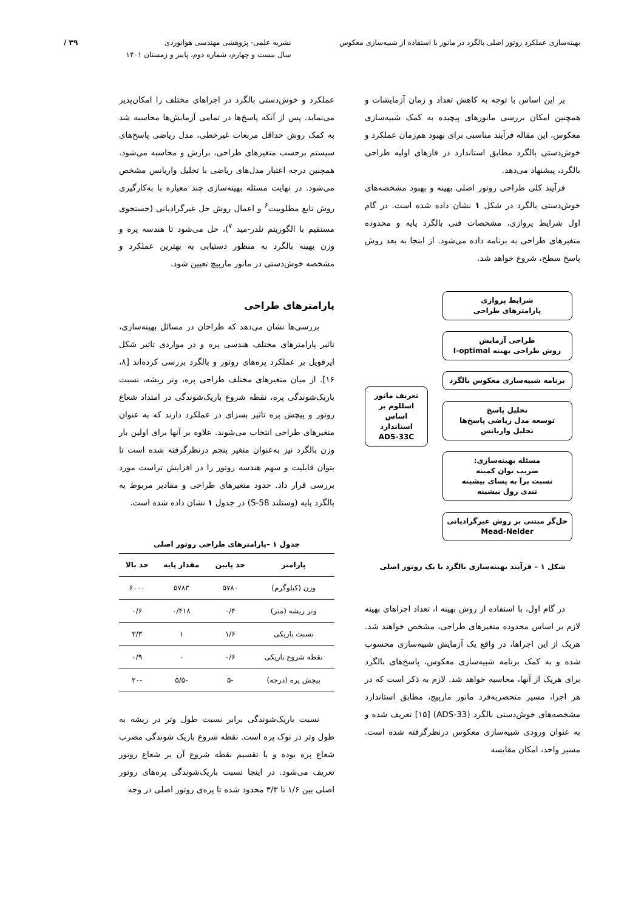بهینه‌سازی عملکرد روتور اصلی بالگرد در مانور با استفاده از شبیه‌سازی معکوس
نشریه علمی- پژوهشی مهندسی هوانوردی
سال بیست و چهارم، شماره دوم، پاییز و زمستان ۱۴۰۱
۳۹ /
بر این اساس با توجه به کاهش تعداد و زمان آزمایشات و همچنین امکان بررسی مانورهای پیچیده به کمک شبیه‌سازی معکوس، این مقاله فرآیند مناسبی برای بهبود هم‌زمان عملکرد و خوش‌دستی بالگرد مطابق استاندارد در فازهای اولیه طراحی بالگرد، پیشنهاد می‌دهد.
فرآیند کلی طراحی روتور اصلی بهینه و بهبود مشخصه‌های خوش‌دستی بالگرد در شکل ۱ نشان داده شده است. در گام اول شرایط پروازی، مشخصات فنی بالگرد پایه و محدوده متغیرهای طراحی به برنامه داده می‌شود. از اینجا به بعد روش پاسخ سطح، شروع خواهد شد.
شرایط پروازی
پارامترهای طراحی
طراحی آزمایش
روش طراحی بهینه I-optimal
برنامه شبیه‌سازی معکوس بالگرد
تحلیل پاسخ
توسعه مدل ریاضی پاسخ‌ها
تحلیل واریانس
مسئله بهینه‌سازی:
ضریب توان کمینه
نسبت برآ به پسای بیشینه
تندی رول بیشینه
حل‌گر مبتنی بر روش غیرگرادیانی
Mead-Nelder
تعریف مانور اسللوم بر اساس استاندارد
ADS-33C
شکل ۱ – فرآیند بهینه‌سازی بالگرد با یک روتور اصلی
در گام اول، با استفاده از روش بهینه I، تعداد اجراهای بهینه لازم بر اساس محدوده متغیرهای طراحی، مشخص خواهند شد. هریک از این اجراها، در واقع یک آزمایش شبیه‌سازی محسوب شده و به کمک برنامه شبیه‌سازی معکوس، پاسخ‌های بالگرد برای هریک از آنها، محاسبه خواهد شد. لازم به ذکر است که در هر اجرا، مسیر منحصربه‌فرد مانور مارپیچ، مطابق استاندارد مشخصه‌های خوش‌دستی بالگرد (ADS-33) [۱۵] تعریف شده و به عنوان ورودی شبیه‌سازی معکوس درنظرگرفته شده است. مسیر واحد، امکان مقایسه
عملکرد و خوش‌دستی بالگرد در اجراهای مختلف را امکان‌پذیر می‌نماید. پس از آنکه پاسخ‌ها در تمامی آزمایش‌ها محاسبه شد به کمک روش حداقل مربعات غیرخطی، مدل ریاضی پاسخ‌های سیستم برحسب متغیرهای طراحی، برازش و محاسبه می‌شود. همچنین درجه اعتبار مدل‌های ریاضی با تحلیل واریانس مشخص می‌شود. در نهایت مسئله بهینه‌سازی چند معیاره با به‌کارگیری روش تابع مطلوبیت<sup>۶</sup> و اعمال روش حل غیرگرادیانی (جستجوی مستقیم با الگوریتم نلدر-مید <sup>۷</sup>)، حل می‌شود تا هندسه پره و وزن بهینه بالگرد به منظور دستیابی به بهترین عملکرد و مشخصه خوش‌دستی در مانور مارپیچ تعیین شود.
پارامترهای طراحی
بررسی‌ها نشان می‌دهد که طراحان در مسائل بهینه‌سازی، تاثیر پارامترهای مختلف هندسی پره و در مواردی تاثیر شکل ایرفویل بر عملکرد پره‌های روتور و بالگرد بررسی کرده‌اند [۸، ۱۶]. از میان متغیرهای مختلف طراحی پره، وتر ریشه، نسبت باریک‌شوندگی پره، نقطه شروع باریک‌شوندگی در امتداد شعاع روتور و پیچش پره تاثیر بسزای در عملکرد دارند که به عنوان متغیرهای طراحی انتخاب می‌شوند. علاوه بر آنها برای اولین بار وزن بالگرد نیز به‌عنوان متغیر پنجم درنظرگرفته شده است تا بتوان قابلیت و سهم هندسه روتور را در افزایش تراست مورد بررسی قرار داد. حدود متغیرهای طراحی و مقادیر مربوط به بالگرد پایه (وستلند S-58) در جدول ۱ نشان داده شده است.
جدول ۱ –پارامترهای طراحی روتور اصلی
| پارامتر | حد پایین | مقدار پایه | حد بالا |
| --- | --- | --- | --- |
| وزن (کیلوگرم) | ۵۷۸۰ | ۵۷۸۳ | ۶۰۰۰ |
| وتر ریشه (متر) | ۰/۴ | ۰/۴۱۸ | ۰/۶ |
| نسبت باریکی | ۱/۶ | ۱ | ۳/۳ |
| نقطه شروع باریکی | ۰/۶ | ۰ | ۰/۹ |
| پیچش پره (درجه) | -۵ | -۵/۵ | -۲۰ |
نسبت باریک‌شوندگی برابر نسبت طول وتر در ریشه به طول وتر در نوک پره است. نقطه شروع باریک شوندگی مضرب شعاع پره بوده و با تقسیم نقطه شروع آن بر شعاع روتور تعریف می‌شود. در اینجا نسبت باریک‌شوندگی پره‌های روتور اصلی بین ۱/۶ تا ۳/۳ محدود شده تا پره‌ی روتور اصلی در وجه